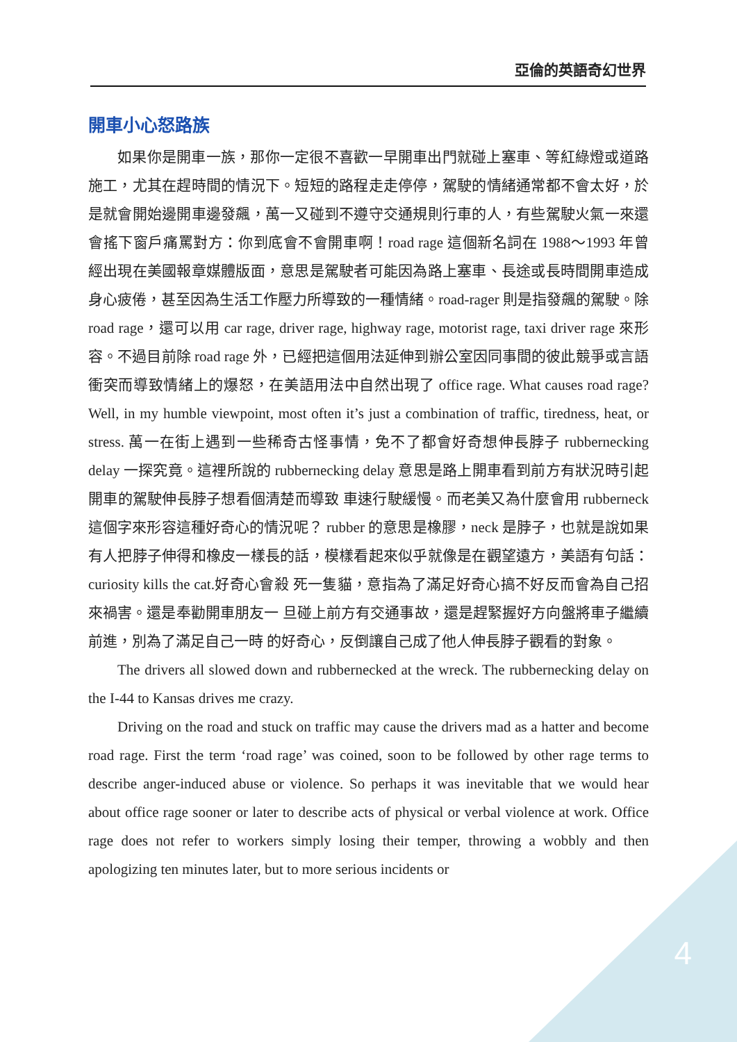亞倫的英語奇幻世界
開車小心怒路族
如果你是開車一族，那你一定很不喜歡一早開車出門就碰上塞車、等紅綠燈或道路施工，尤其在趕時間的情況下。短短的路程走走停停，駕駛的情緒通常都不會太好，於是就會開始邊開車邊發飆，萬一又碰到不遵守交通規則行車的人，有些駕駛火氣一來還會搖下窗戶痛罵對方：你到底會不會開車啊！road rage 這個新名詞在 1988～1993 年曾經出現在美國報章媒體版面，意思是駕駛者可能因為路上塞車、長途或長時間開車造成身心疲倦，甚至因為生活工作壓力所導致的一種情緒。road-rager 則是指發飆的駕駛。除 road rage，還可以用 car rage, driver rage, highway rage, motorist rage, taxi driver rage 來形容。不過目前除 road rage 外，已經把這個用法延伸到辦公室因同事間的彼此競爭或言語衝突而導致情緒上的爆怒，在美語用法中自然出現了 office rage. What causes road rage? Well, in my humble viewpoint, most often it’s just a combination of traffic, tiredness, heat, or stress. 萬一在街上遇到一些稀奇古怪事情，免不了都會好奇想伸長脖子 rubbernecking delay 一探究竟。這裡所說的 rubbernecking delay 意思是路上開車看到前方有狀況時引起開車的駕駛伸長脖子想看個清楚而導致 車速行駛緩慢。而老美又為什麼會用 rubberneck 這個字來形容這種好奇心的情況呢？ rubber 的意思是橡膠，neck 是脖子，也就是說如果有人把脖子伸得和橡皮一樣長的話，模樣看起來似乎就像是在觀望遠方，美語有句話：curiosity kills the cat.好奇心會殺 死一隻貓，意指為了滿足好奇心搞不好反而會為自己招來禍害。還是奉勸開車朋友一 旦碰上前方有交通事故，還是趕緊握好方向盤將車子繼續前進，別為了滿足自己一時 的好奇心，反倒讓自己成了他人伸長脖子觀看的對象。
The drivers all slowed down and rubbernecked at the wreck. The rubbernecking delay on the I-44 to Kansas drives me crazy.
Driving on the road and stuck on traffic may cause the drivers mad as a hatter and become road rage. First the term ‘road rage’ was coined, soon to be followed by other rage terms to describe anger-induced abuse or violence. So perhaps it was inevitable that we would hear about office rage sooner or later to describe acts of physical or verbal violence at work. Office rage does not refer to workers simply losing their temper, throwing a wobbly and then apologizing ten minutes later, but to more serious incidents or
4